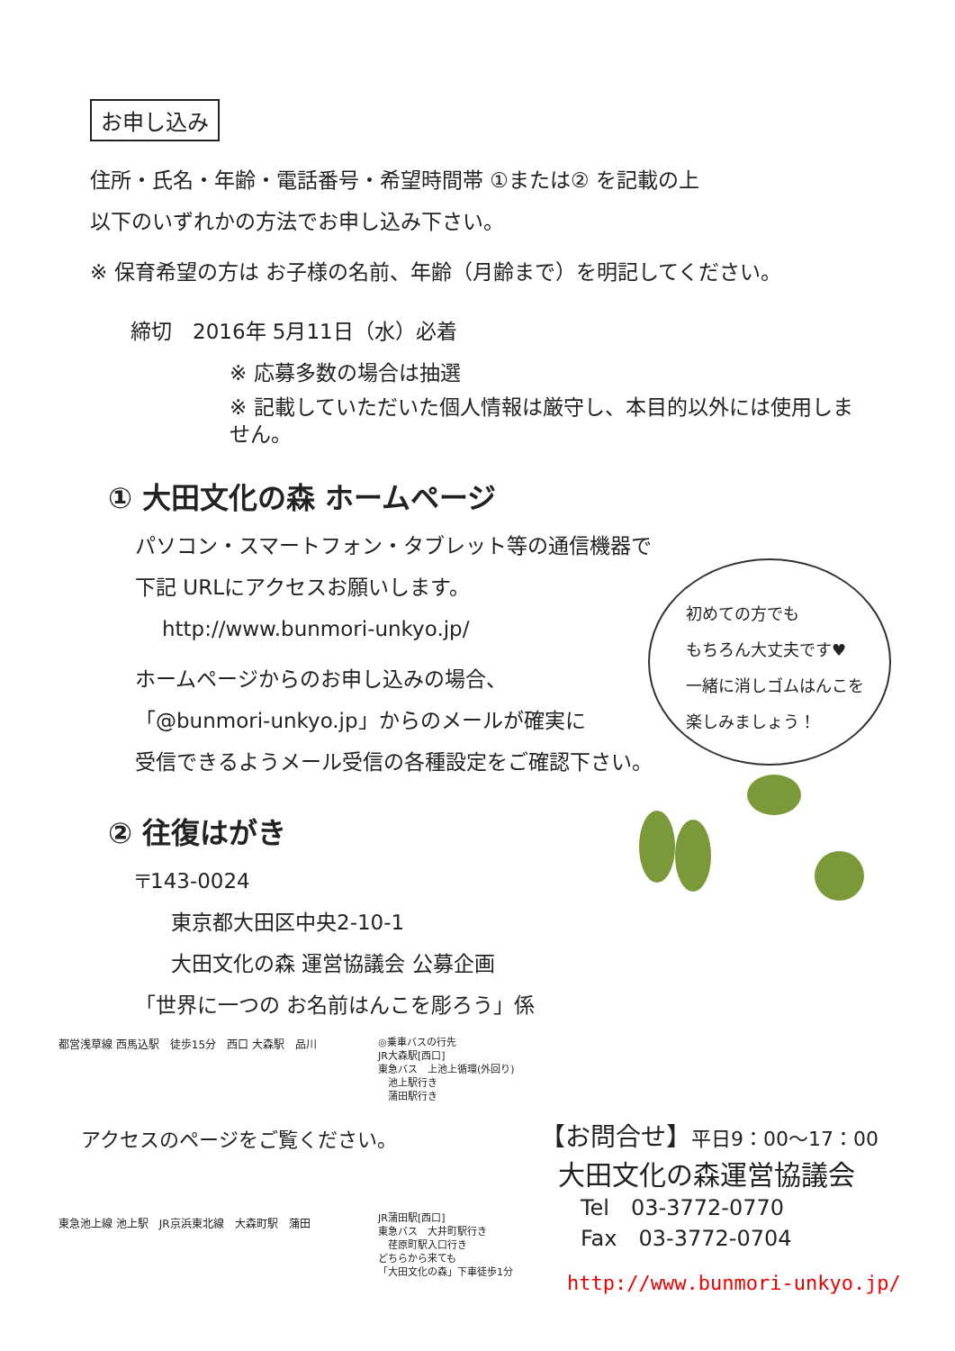お申し込み
住所・氏名・年齢・電話番号・希望時間帯 ①または② を記載の上
以下のいずれかの方法でお申し込み下さい。
※ 保育希望の方は お子様の名前、年齢（月齢まで）を明記してください。
締切　2016年 5月11日（水）必着
※ 応募多数の場合は抽選
※ 記載していただいた個人情報は厳守し、本目的以外には使用しません。
① 大田文化の森 ホームページ
パソコン・スマートフォン・タブレット等の通信機器で
下記 URLにアクセスお願いします。
http://www.bunmori-unkyo.jp/
ホームページからのお申し込みの場合、
「@bunmori-unkyo.jp」からのメールが確実に
受信できるようメール受信の各種設定をご確認下さい。
② 往復はがき
〒143-0024
東京都大田区中央2-10-1
大田文化の森 運営協議会 公募企画
「世界に一つの お名前はんこを彫ろう」係
初めての方でも
もちろん大丈夫です♥
一緒に消しゴムはんこを
楽しみましょう！
都営浅草線 西馬込駅　徒歩15分　西口 大森駅　品川
アクセスのページをご覧ください。
東急池上線 池上駅　JR京浜東北線　大森町駅　蒲田
◎乗車バスの行先
JR大森駅[西口]
東急バス　上池上循環(外回り)
　池上駅行き
　蒲田駅行き
JR蒲田駅[西口]
東急バス　大井町駅行き
　荏原町駅入口行き
どちらから来ても
「大田文化の森」下車徒歩1分
【お問合せ】平日9：00～17：00
大田文化の森運営協議会
Tel　03-3772-0770
Fax　03-3772-0704
http://www.bunmori-unkyo.jp/